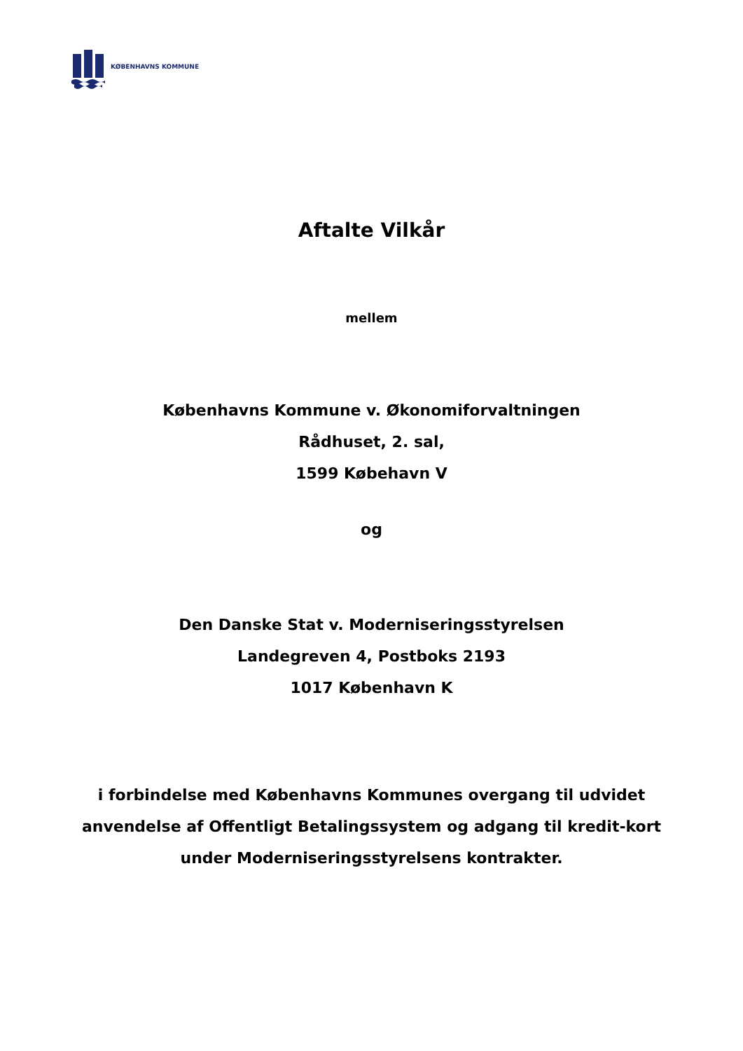KØBENHAVNS KOMMUNE
Aftalte Vilkår
mellem
Københavns Kommune v. Økonomiforvaltningen
Rådhuset, 2. sal,
1599 Købehavn V
og
Den Danske Stat v. Moderniseringsstyrelsen
Landegreven 4, Postboks 2193
1017 København K
i forbindelse med Københavns Kommunes overgang til udvidet anvendelse af Offentligt Betalingssystem og adgang til kredit-kort under Moderniseringsstyrelsens kontrakter.